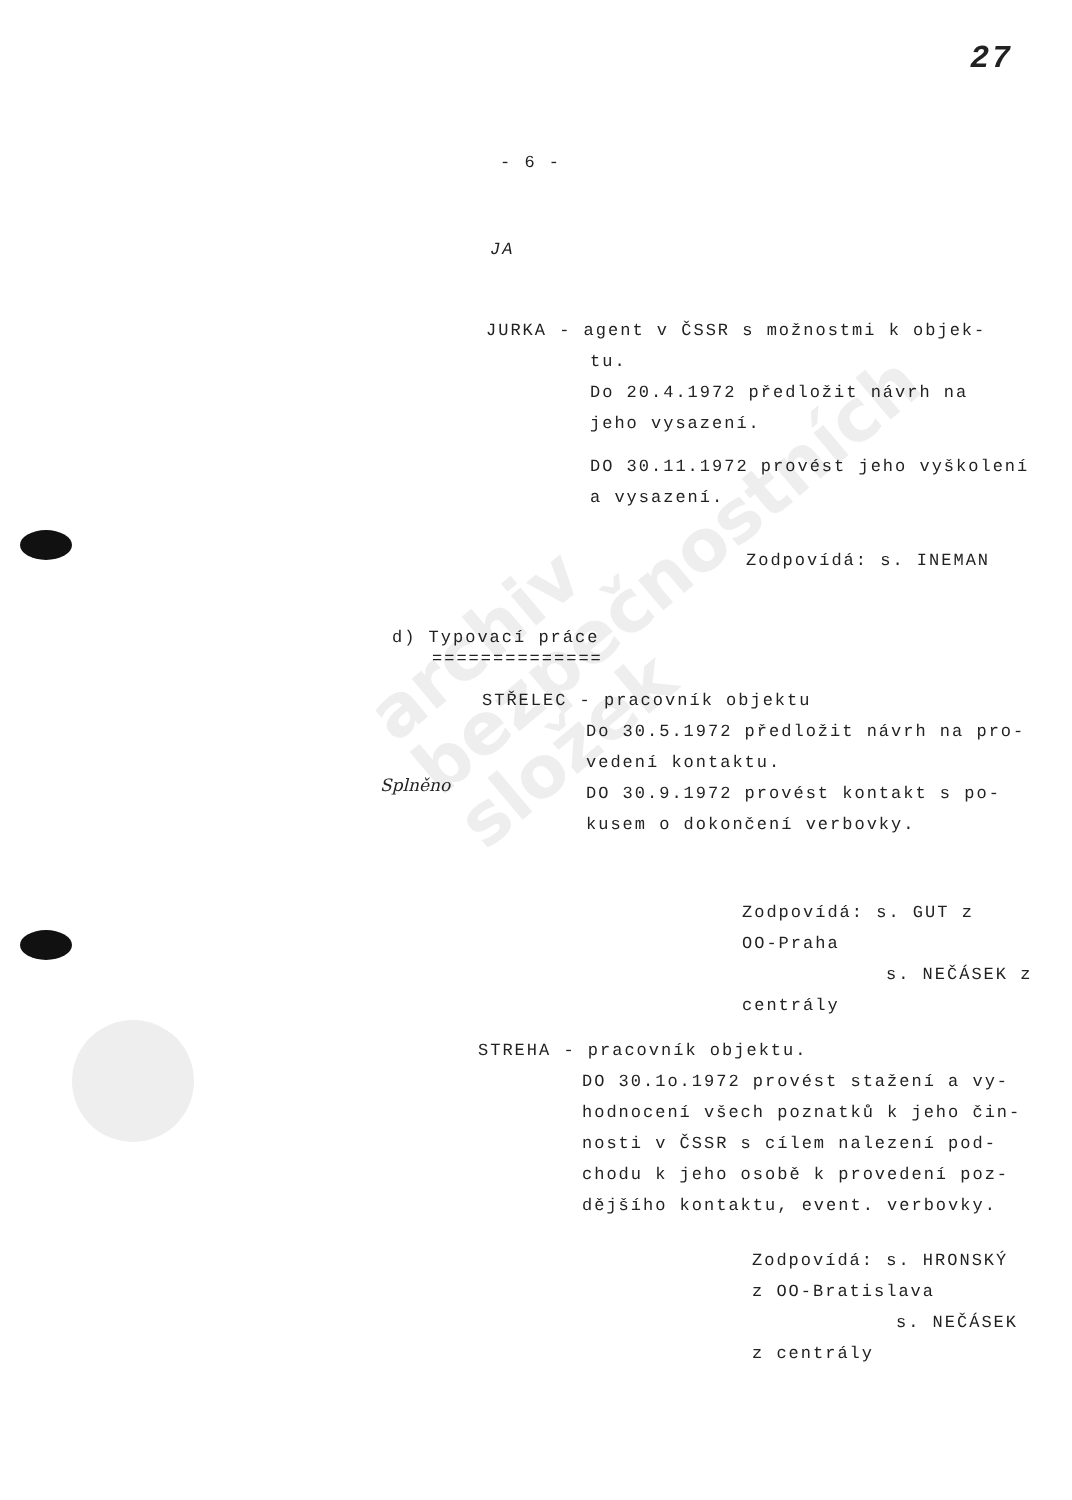archiv
bezpečnostních
složek
27
- 6 -
JA
JURKA - agent v ČSSR s možnostmi k objek-
tu.
Do 20.4.1972 předložit návrh na
jeho vysazení.
DO 30.11.1972 provést jeho vyškolení
a vysazení.
Zodpovídá: s. INEMAN
d) Typovací práce
==============
STŘELEC - pracovník objektu
Do 30.5.1972 předložit návrh na pro-
vedení kontaktu.
DO 30.9.1972 provést kontakt s po-
kusem o dokončení verbovky.
Splněno
Zodpovídá: s. GUT z
OO-Praha
s. NEČÁSEK z
centrály
STREHA - pracovník objektu.
DO 30.1o.1972 provést stažení a vy-
hodnocení všech poznatků k jeho čin-
nosti v ČSSR s cílem nalezení pod-
chodu k jeho osobě k provedení poz-
dějšího kontaktu, event. verbovky.
Zodpovídá: s. HRONSKÝ
z OO-Bratislava
s. NEČÁSEK
z centrály